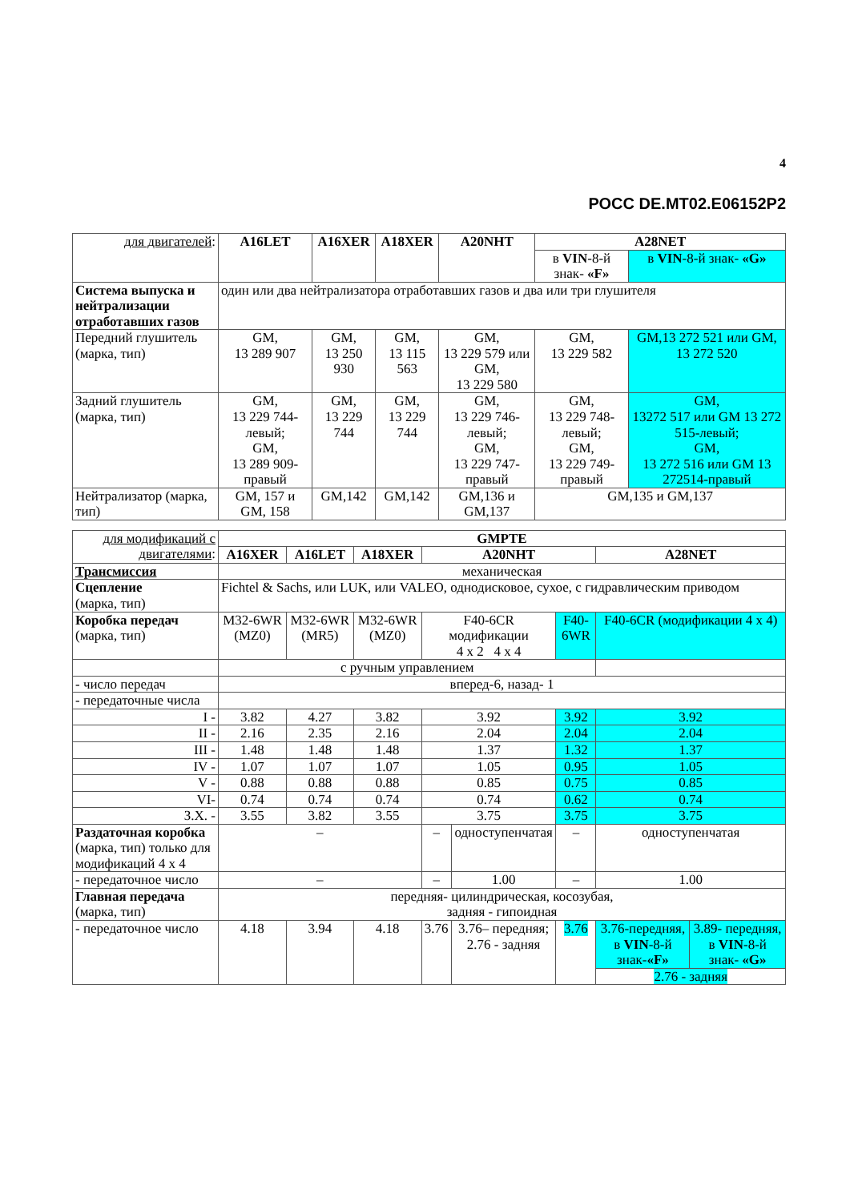4
РОСС DE.MT02.E06152P2
| для двигателей : | A16LET | A16XER | A18XER | A20NHT | A28NET | |
| | | | | | в VIN -8-й знак- «F» | в VIN -8-й знак- «G» |
| Система выпуска и нейтрализации отработавших газов | один или два нейтрализатора отработавших газов и два или три глушителя | | | | | |
| Передний глушитель (марка, тип) | GM, 13 289 907 | GM, 13 250 930 | GM, 13 115 563 | GM, 13 229 579 или GM, 13 229 580 | GM, 13 229 582 | GM,13 272 521 или GM, 13 272 520 |
| Задний глушитель (марка, тип) | GM, 13 229 744-левый; GM, 13 289 909-правый | GM, 13 229 744 | GM, 13 229 744 | GM, 13 229 746-левый; GM, 13 229 747-правый | GM, 13 229 748-левый; GM, 13 229 749-правый | GM, 13272 517 или GM 13 272 515-левый; GM, 13 272 516 или GM 13 272514-правый |
| Нейтрализатор (марка, тип) | GM, 157 и GM, 158 | GM,142 | GM,142 | GM,136 и GM,137 | GM,135 и GM,137 | |
| для модификаций с двигателями : | GMPTE | | | | | | | |
| | A16XER | A16LET | A18XER | A20NHT | | | A28NET | |
| Трансмиссия | механическая | | | | | | | |
| Сцепление (марка, тип) | Fichtel & Sachs, или LUK, или VALEO, однодисковое, сухое, с гидравлическим приводом | | | | | | | |
| Коробка передач (марка, тип) | M32-6WR (MZ0) | M32-6WR (MR5) | M32-6WR (MZ0) | F40-6CR модификации 4 x 2 4 x 4 | | F40-6WR | F40-6CR (модификации 4 x 4) | |
| | с ручным управлением | | | | | | | |
| - число передач | вперед-6, назад- 1 | | | | | | | |
| - передаточные числа | | | | | | | | |
| I - | 3.82 | 4.27 | 3.82 | 3.92 | | 3.92 | 3.92 | |
| II - | 2.16 | 2.35 | 2.16 | 2.04 | | 2.04 | 2.04 | |
| III - | 1.48 | 1.48 | 1.48 | 1.37 | | 1.32 | 1.37 | |
| IV - | 1.07 | 1.07 | 1.07 | 1.05 | | 0.95 | 1.05 | |
| V - | 0.88 | 0.88 | 0.88 | 0.85 | | 0.75 | 0.85 | |
| VI- | 0.74 | 0.74 | 0.74 | 0.74 | | 0.62 | 0.74 | |
| З.Х. - | 3.55 | 3.82 | 3.55 | 3.75 | | 3.75 | 3.75 | |
| Раздаточная коробка (марка, тип) только для модификаций 4 x 4 | – | | | – | одноступенчатая | – | одноступенчатая | |
| - передаточное число | – | | | – | 1.00 | – | 1.00 | |
| Главная передача (марка, тип) | передняя- цилиндрическая, косозубая, задняя - гипоидная | | | | | | | |
| - передаточное число | 4.18 | 3.94 | 4.18 | 3.76 | 3.76– передняя; 2.76 - задняя | 3.76 | 3.76-передняя, в VIN -8-й знак- «F» | 3.89- передняя, в VIN -8-й знак- «G» |
| | | | | | | | 2.76 - задняя | |